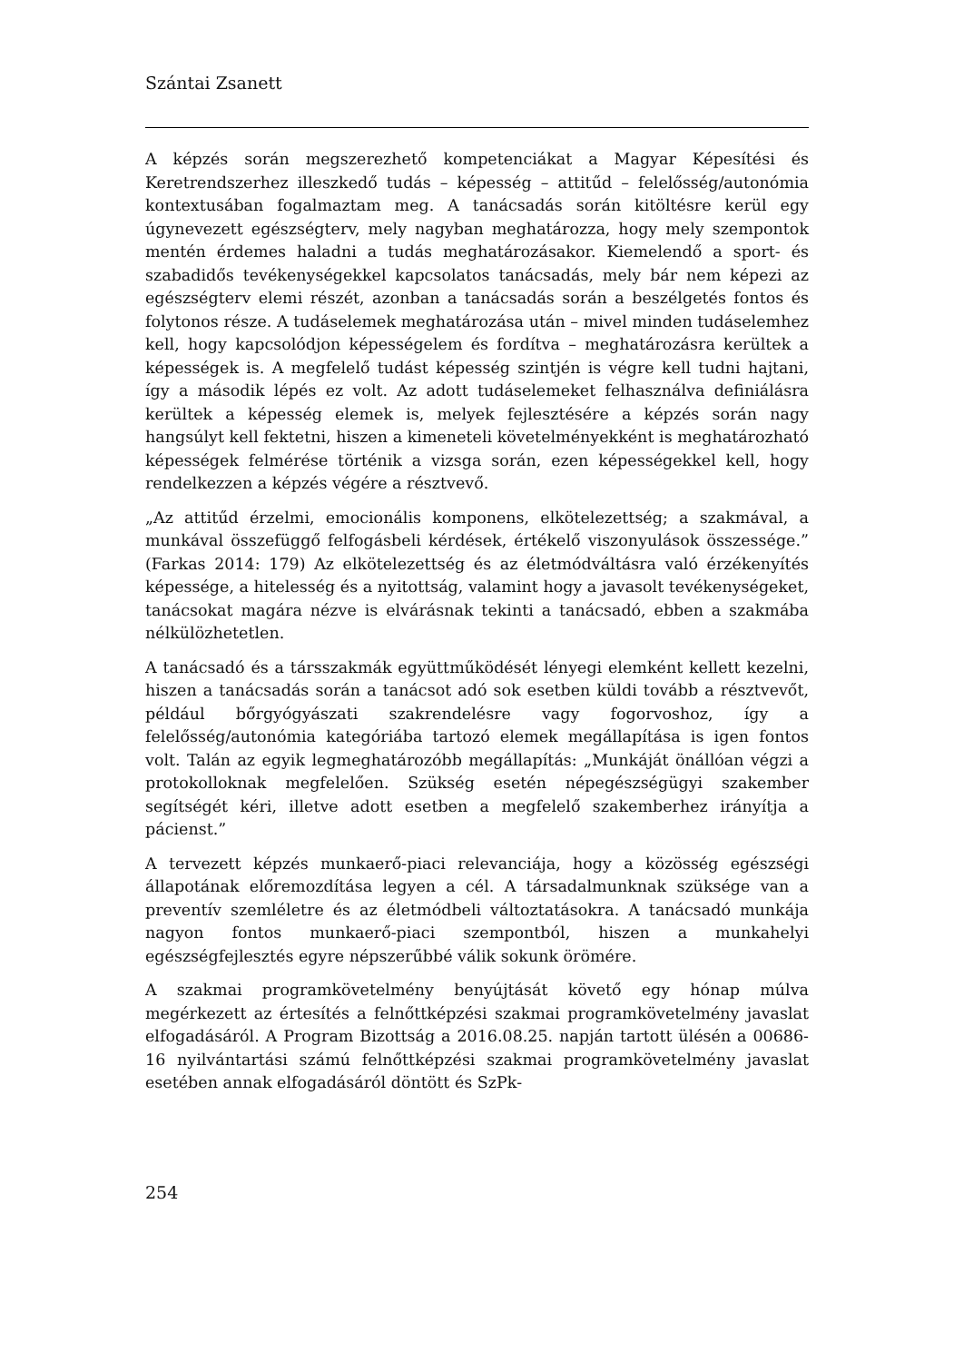Szántai Zsanett
A képzés során megszerezhető kompetenciákat a Magyar Képesítési és Keretrendszerhez illeszkedő tudás – képesség – attitűd – felelősség/autonómia kontextusában fogalmaztam meg. A tanácsadás során kitöltésre kerül egy úgynevezett egészségterv, mely nagyban meghatározza, hogy mely szempontok mentén érdemes haladni a tudás meghatározásakor. Kiemelendő a sport- és szabadidős tevékenységekkel kapcsolatos tanácsadás, mely bár nem képezi az egészségterv elemi részét, azonban a tanácsadás során a beszélgetés fontos és folytonos része. A tudáselemek meghatározása után – mivel minden tudáselemhez kell, hogy kapcsolódjon képességelem és fordítva – meghatározásra kerültek a képességek is. A megfelelő tudást képesség szintjén is végre kell tudni hajtani, így a második lépés ez volt. Az adott tudáselemeket felhasználva definiálásra kerültek a képesség elemek is, melyek fejlesztésére a képzés során nagy hangsúlyt kell fektetni, hiszen a kimeneteli követelményekként is meghatározható képességek felmérése történik a vizsga során, ezen képességekkel kell, hogy rendelkezzen a képzés végére a résztvevő.
„Az attitűd érzelmi, emocionális komponens, elkötelezettség; a szakmával, a munkával összefüggő felfogásbeli kérdések, értékelő viszonyulások összessége.” (Farkas 2014: 179) Az elkötelezettség és az életmódváltásra való érzékenyítés képessége, a hitelesség és a nyitottság, valamint hogy a javasolt tevékenységeket, tanácsokat magára nézve is elvárásnak tekinti a tanácsadó, ebben a szakmába nélkülözhetetlen.
A tanácsadó és a társszakmák együttműködését lényegi elemként kellett kezelni, hiszen a tanácsadás során a tanácsot adó sok esetben küldi tovább a résztvevőt, például bőrgyógyászati szakrendelésre vagy fogorvoshoz, így a felelősség/autonómia kategóriába tartozó elemek megállapítása is igen fontos volt. Talán az egyik legmeghatározóbb megállapítás: „Munkáját önállóan végzi a protokolloknak megfelelően. Szükség esetén népegészségügyi szakember segítségét kéri, illetve adott esetben a megfelelő szakemberhez irányítja a pácienst.”
A tervezett képzés munkaerő-piaci relevanciája, hogy a közösség egészségi állapotának előremozdítása legyen a cél. A társadalmunknak szüksége van a preventív szemléletre és az életmódbeli változtatásokra. A tanácsadó munkája nagyon fontos munkaerő-piaci szempontból, hiszen a munkahelyi egészségfejlesztés egyre népszerűbbé válik sokunk örömére.
A szakmai programkövetelmény benyújtását követő egy hónap múlva megérkezett az értesítés a felnőttképzési szakmai programkövetelmény javaslat elfogadásáról. A Program Bizottság a 2016.08.25. napján tartott ülésén a 00686-16 nyilvántartási számú felnőttképzési szakmai programkövetelmény javaslat esetében annak elfogadásáról döntött és SzPk-
254